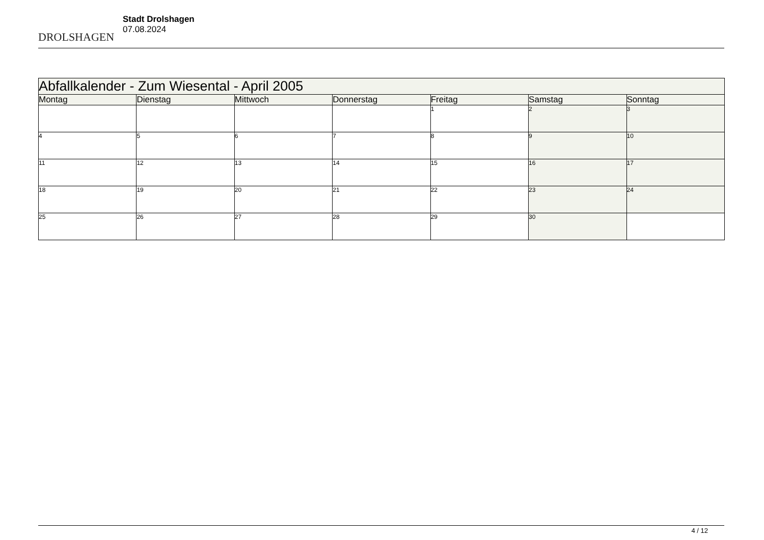DROLSHAGEN
Stadt Drolshagen
07.08.2024
| Abfallkalender - Zum Wiesental - April 2005 | | | | | | |
| --- | --- | --- | --- | --- | --- | --- |
| Montag | Dienstag | Mittwoch | Donnerstag | Freitag | Samstag | Sonntag |
| | | | | 1 | 2 | 3 |
| 4 | 5 | 6 | 7 | 8 | 9 | 10 |
| 11 | 12 | 13 | 14 | 15 | 16 | 17 |
| 18 | 19 | 20 | 21 | 22 | 23 | 24 |
| 25 | 26 | 27 | 28 | 29 | 30 | |
4 / 12